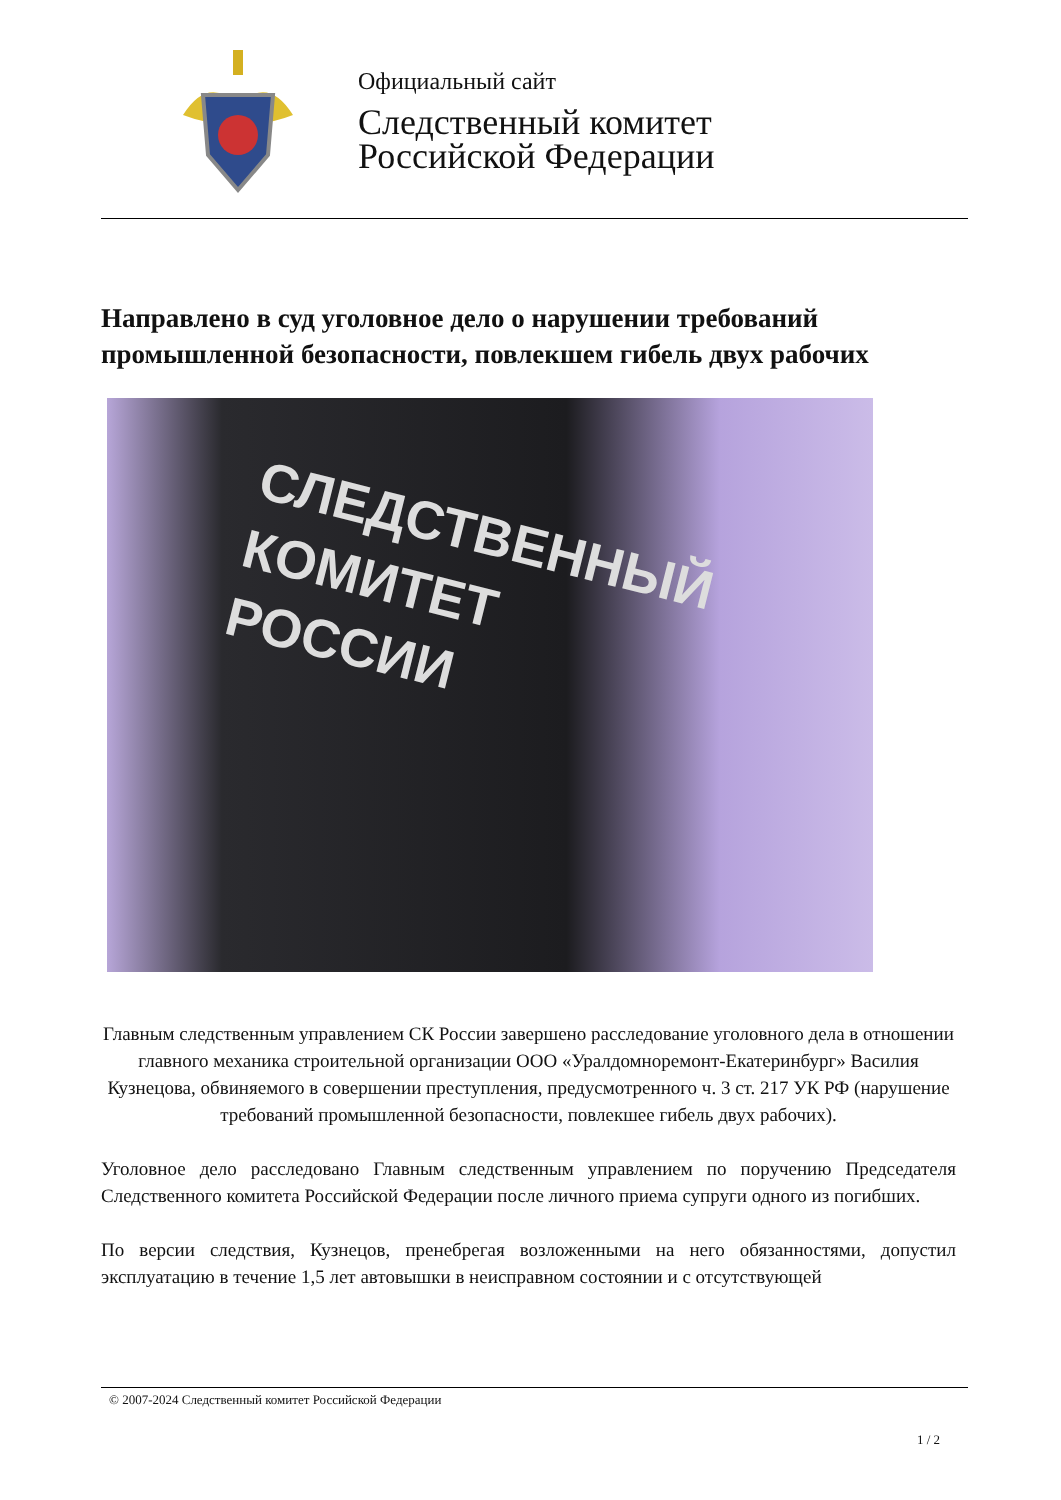Официальный сайт
Следственный комитет
Российской Федерации
Направлено в суд уголовное дело о нарушении требований промышленной безопасности, повлекшем гибель двух рабочих
СЛЕДСТВЕННЫЙ
КОМИТЕТ
РОССИИ
Главным следственным управлением СК России завершено расследование уголовного дела в отношении главного механика строительной организации ООО «Уралдомноремонт-Екатеринбург» Василия Кузнецова, обвиняемого в совершении преступления, предусмотренного ч. 3 ст. 217 УК РФ (нарушение требований промышленной безопасности, повлекшее гибель двух рабочих).
Уголовное дело расследовано Главным следственным управлением по поручению Председателя Следственного комитета Российской Федерации после личного приема супруги одного из погибших.
По версии следствия, Кузнецов, пренебрегая возложенными на него обязанностями, допустил эксплуатацию в течение 1,5 лет автовышки в неисправном состоянии и с отсутствующей
© 2007-2024 Следственный комитет Российской Федерации
1 / 2